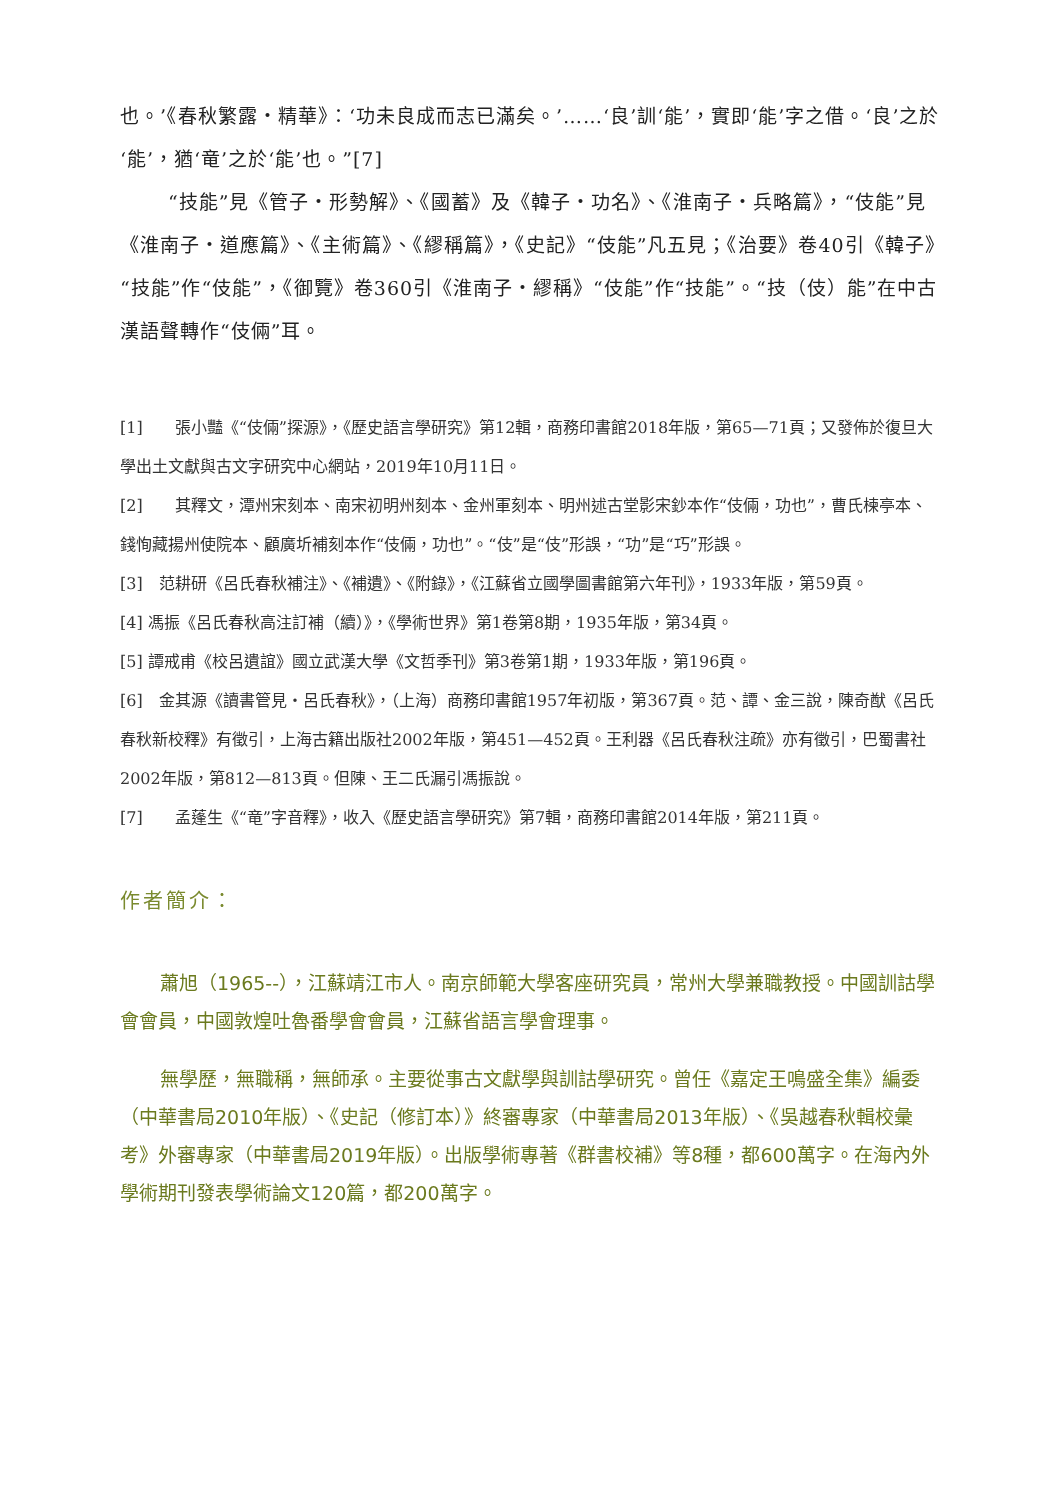也。’《春秋繁露・精華》：‘功未良成而志已滿矣。’……‘良’訓‘能’，實即‘能’字之借。‘良’之於‘能’，猶‘竜’之於‘能’也。”[7]
“技能”見《管子・形勢解》、《國蓄》及《韓子・功名》、《淮南子・兵略篇》，“伎能”見《淮南子・道應篇》、《主術篇》、《繆稱篇》，《史記》“伎能”凡五見；《治要》卷40引《韓子》“技能”作“伎能”，《御覽》卷360引《淮南子・繆稱》“伎能”作“技能”。“技（伎）能”在中古漢語聲轉作“伎倆”耳。
[1]　　張小豔《“伎倆”探源》，《歷史語言學研究》第12輯，商務印書館2018年版，第65—71頁；又發佈於復旦大學出土文獻與古文字研究中心網站，2019年10月11日。
[2]　　其釋文，潭州宋刻本、南宋初明州刻本、金州軍刻本、明州述古堂影宋鈔本作“伎倆，功也”，曹氏楝亭本、錢恂藏揚州使院本、顧廣圻補刻本作“伎倆，功也”。“伎”是“伎”形誤，“功”是“巧”形誤。
[3]　范耕研《呂氏春秋補注》、《補遺》、《附錄》，《江蘇省立國學圖書館第六年刊》，1933年版，第59頁。
[4] 馮振《呂氏春秋高注訂補（續）》，《學術世界》第1卷第8期，1935年版，第34頁。
[5] 譚戒甫《校呂遺誼》國立武漢大學《文哲季刊》第3卷第1期，1933年版，第196頁。
[6]　金其源《讀書管見・呂氏春秋》，（上海）商務印書館1957年初版，第367頁。范、譚、金三說，陳奇猷《呂氏春秋新校釋》有徵引，上海古籍出版社2002年版，第451—452頁。王利器《呂氏春秋注疏》亦有徵引，巴蜀書社2002年版，第812—813頁。但陳、王二氏漏引馮振說。
[7]　　孟蓬生《“竜”字音釋》，收入《歷史語言學研究》第7輯，商務印書館2014年版，第211頁。
作者簡介：
蕭旭（1965--），江蘇靖江市人。南京師範大學客座研究員，常州大學兼職教授。中國訓詁學會會員，中國敦煌吐魯番學會會員，江蘇省語言學會理事。
無學歷，無職稱，無師承。主要從事古文獻學與訓詁學研究。曾任《嘉定王鳴盛全集》編委（中華書局2010年版）、《史記（修訂本）》終審專家（中華書局2013年版）、《吳越春秋輯校彙考》外審專家（中華書局2019年版）。出版學術專著《群書校補》等8種，都600萬字。在海內外學術期刊發表學術論文120篇，都200萬字。